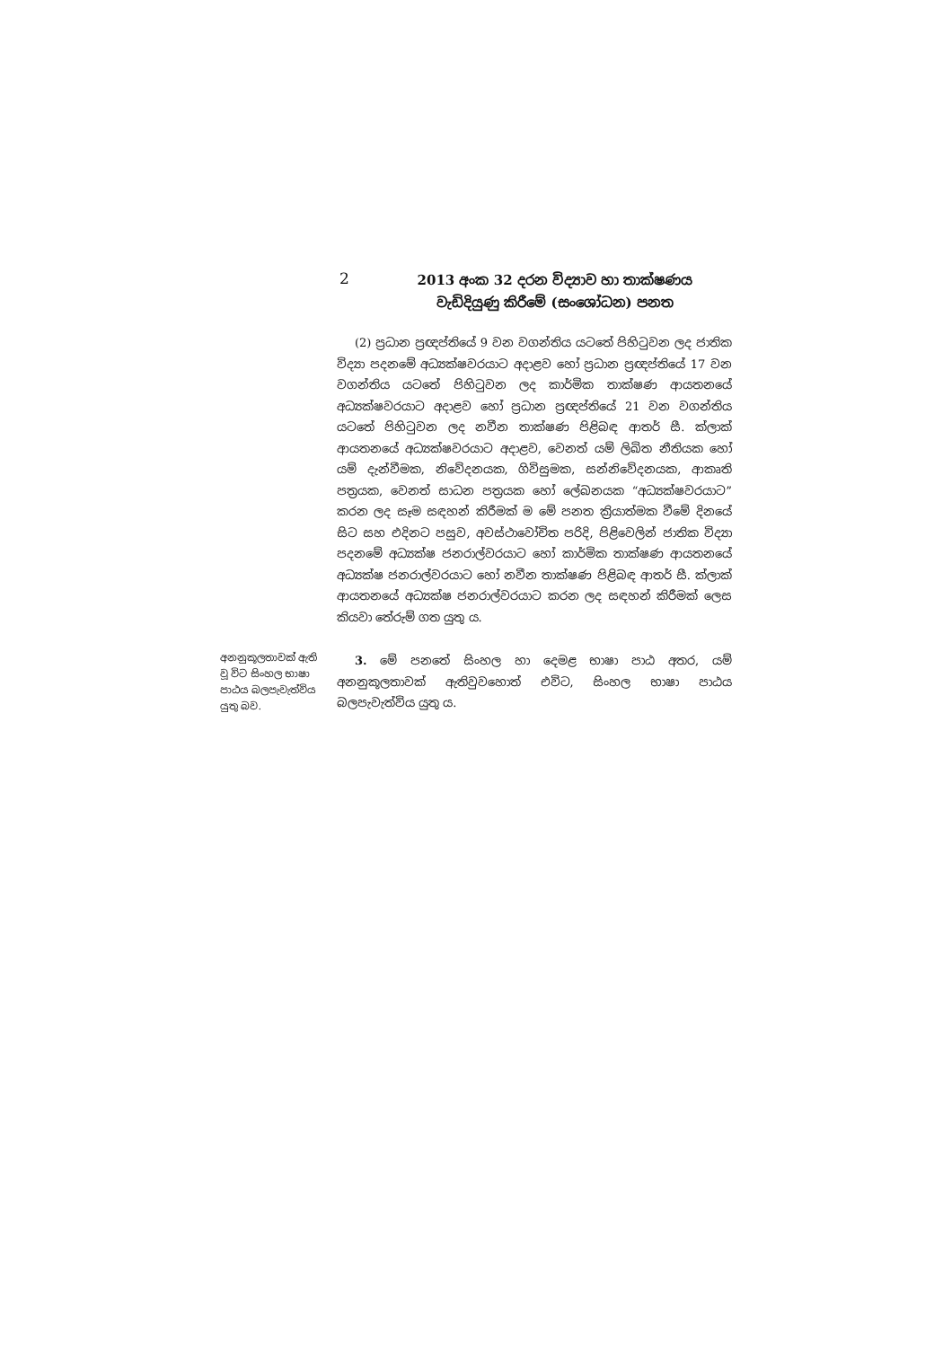2
2013 අංක 32 දරන විද්‍යාව හා තාක්ෂණය
වැඩිදියුණු කිරීමේ (සංශෝධන) පනත
(2) ප්‍රධාන ප්‍රඥප්තියේ 9 වන වගන්තිය යටතේ පිහිටුවන ලද ජාතික විද්‍යා පදනමේ අධ්‍යක්ෂවරයාට අදාළව හෝ ප්‍රධාන ප්‍රඥප්තියේ 17 වන වගන්තිය යටතේ පිහිටුවන ලද කාර්මික තාක්ෂණ ආයතනයේ අධ්‍යක්ෂවරයාට අදාළව හෝ ප්‍රධාන ප්‍රඥප්තියේ 21 වන වගන්තිය යටතේ පිහිටුවන ලද නවීන තාක්ෂණ පිළිබඳ ආතර් සී. ක්ලාක් ආයතනයේ අධ්‍යක්ෂවරයාට අදාළව, වෙනත් යම් ලිඛිත නීතියක හෝ යම් දැන්වීමක, නිවේදනයක, ගිවිසුමක, සන්නිවේදනයක, ආකෘති පත්‍රයක, වෙනත් සාධන පත්‍රයක හෝ ලේඛනයක “අධ්‍යක්ෂවරයාට” කරන ලද සෑම සඳහන් කිරීමක් ම මේ පනත ක්‍රියාත්මක වීමේ දිනයේ සිට සහ එදිනට පසුව, අවස්ථාවෝචිත පරිදි, පිළිවෙලින් ජාතික විද්‍යා පදනමේ අධ්‍යක්ෂ ජනරාල්වරයාට හෝ කාර්මික තාක්ෂණ ආයතනයේ අධ්‍යක්ෂ ජනරාල්වරයාට හෝ නවීන තාක්ෂණ පිළිබඳ ආතර් සී. ක්ලාක් ආයතනයේ අධ්‍යක්ෂ ජනරාල්වරයාට කරන ලද සඳහන් කිරීමක් ලෙස කියවා තේරුම් ගත යුතු ය.
අනනුකූලතාවක් ඇති වූ විට සිංහල භාෂා පාඨය බලපැවැත්විය යුතු බව.
3. මේ පනතේ සිංහල හා දෙමළ භාෂා පාඨ අතර, යම් අනනුකූලතාවක් ඇතිවුවහොත් එවිට, සිංහල භාෂා පාඨය බලපැවැත්විය යුතු ය.